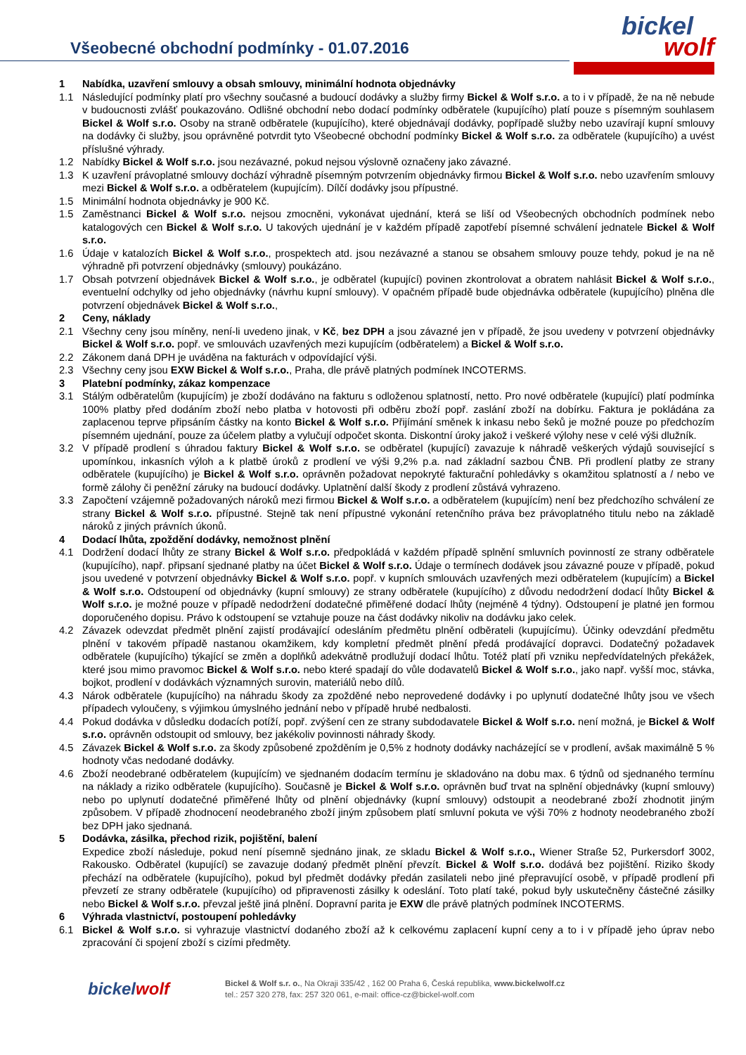Všeobecné obchodní podmínky - 01.07.2016
bickel
wolf
1 Nabídka, uzavření smlouvy a obsah smlouvy, minimální hodnota objednávky
1.1 Následující podmínky platí pro všechny současné a budoucí dodávky a služby firmy Bickel & Wolf s.r.o. a to i v případě, že na ně nebude v budoucnosti zvlášť poukazováno. Odlišné obchodní nebo dodací podmínky odběratele (kupujícího) platí pouze s písemným souhlasem Bickel & Wolf s.r.o. Osoby na straně odběratele (kupujícího), které objednávají dodávky, popřípadě služby nebo uzavírají kupní smlouvy na dodávky či služby, jsou oprávněné potvrdit tyto Všeobecné obchodní podmínky Bickel & Wolf s.r.o. za odběratele (kupujícího) a uvést příslušné výhrady.
1.2 Nabídky Bickel & Wolf s.r.o. jsou nezávazné, pokud nejsou výslovně označeny jako závazné.
1.3 K uzavření právoplatné smlouvy dochází výhradně písemným potvrzením objednávky firmou Bickel & Wolf s.r.o. nebo uzavřením smlouvy mezi Bickel & Wolf s.r.o. a odběratelem (kupujícím). Dílčí dodávky jsou přípustné.
1.5 Minimální hodnota objednávky je 900 Kč.
1.5 Zaměstnanci Bickel & Wolf s.r.o. nejsou zmocněni, vykonávat ujednání, která se liší od Všeobecných obchodních podmínek nebo katalogových cen Bickel & Wolf s.r.o. U takových ujednání je v každém případě zapotřebí písemné schválení jednatele Bickel & Wolf s.r.o.
1.6 Údaje v katalozích Bickel & Wolf s.r.o., prospektech atd. jsou nezávazné a stanou se obsahem smlouvy pouze tehdy, pokud je na ně výhradně při potvrzení objednávky (smlouvy) poukázáno.
1.7 Obsah potvrzení objednávek Bickel & Wolf s.r.o., je odběratel (kupující) povinen zkontrolovat a obratem nahlásit Bickel & Wolf s.r.o., eventuelní odchylky od jeho objednávky (návrhu kupní smlouvy). V opačném případě bude objednávka odběratele (kupujícího) plněna dle potvrzení objednávek Bickel & Wolf s.r.o.,
2 Ceny, náklady
2.1 Všechny ceny jsou míněny, není-li uvedeno jinak, v Kč, bez DPH a jsou závazné jen v případě, že jsou uvedeny v potvrzení objednávky Bickel & Wolf s.r.o. popř. ve smlouvách uzavřených mezi kupujícím (odběratelem) a Bickel & Wolf s.r.o.
2.2 Zákonem daná DPH je uváděna na fakturách v odpovídající výši.
2.3 Všechny ceny jsou EXW Bickel & Wolf s.r.o., Praha, dle právě platných podmínek INCOTERMS.
3 Platební podmínky, zákaz kompenzace
3.1 Stálým odběratelům (kupujícím) je zboží dodáváno na fakturu s odloženou splatností, netto. Pro nové odběratele (kupující) platí podmínka 100% platby před dodáním zboží nebo platba v hotovosti při odběru zboží popř. zaslání zboží na dobírku. Faktura je pokládána za zaplacenou teprve připsáním částky na konto Bickel & Wolf s.r.o. Přijímání směnek k inkasu nebo šeků je možné pouze po předchozím písemném ujednání, pouze za účelem platby a vylučují odpočet skonta. Diskontní úroky jakož i veškeré výlohy nese v celé výši dlužník.
3.2 V případě prodlení s úhradou faktury Bickel & Wolf s.r.o. se odběratel (kupující) zavazuje k náhradě veškerých výdajů související s upomínkou, inkasních výloh a k platbě úroků z prodlení ve výši 9,2% p.a. nad základní sazbou ČNB. Při prodlení platby ze strany odběratele (kupujícího) je Bickel & Wolf s.r.o. oprávněn požadovat nepokryté fakturační pohledávky s okamžitou splatností a / nebo ve formě zálohy či peněžní záruky na budoucí dodávky. Uplatnění další škody z prodlení zůstává vyhrazeno.
3.3 Započtení vzájemně požadovaných nároků mezi firmou Bickel & Wolf s.r.o. a odběratelem (kupujícím) není bez předchozího schválení ze strany Bickel & Wolf s.r.o. přípustné. Stejně tak není přípustné vykonání retenčního práva bez právoplatného titulu nebo na základě nároků z jiných právních úkonů.
4 Dodací lhůta, zpoždění dodávky, nemožnost plnění
4.1 Dodržení dodací lhůty ze strany Bickel & Wolf s.r.o. předpokládá v každém případě splnění smluvních povinností ze strany odběratele (kupujícího), např. připsaní sjednané platby na účet Bickel & Wolf s.r.o. Údaje o termínech dodávek jsou závazné pouze v případě, pokud jsou uvedené v potvrzení objednávky Bickel & Wolf s.r.o. popř. v kupních smlouvách uzavřených mezi odběratelem (kupujícím) a Bickel & Wolf s.r.o. Odstoupení od objednávky (kupní smlouvy) ze strany odběratele (kupujícího) z důvodu nedodržení dodací lhůty Bickel & Wolf s.r.o. je možné pouze v případě nedodržení dodatečné přiměřené dodací lhůty (nejméně 4 týdny). Odstoupení je platné jen formou doporučeného dopisu. Právo k odstoupení se vztahuje pouze na část dodávky nikoliv na dodávku jako celek.
4.2 Závazek odevzdat předmět plnění zajistí prodávající odesláním předmětu plnění odběrateli (kupujícímu). Účinky odevzdání předmětu plnění v takovém případě nastanou okamžikem, kdy kompletní předmět plnění předá prodávající dopravci. Dodatečný požadavek odběratele (kupujícího) týkající se změn a doplňků adekvátně prodlužují dodací lhůtu. Totéž platí při vzniku nepředvídatelných překážek, které jsou mimo pravomoc Bickel & Wolf s.r.o. nebo které spadají do vůle dodavatelů Bickel & Wolf s.r.o., jako např. vyšší moc, stávka, bojkot, prodlení v dodávkách významných surovin, materiálů nebo dílů.
4.3 Nárok odběratele (kupujícího) na náhradu škody za zpožděné nebo neprovedené dodávky i po uplynutí dodatečné lhůty jsou ve všech případech vyloučeny, s výjimkou úmyslného jednání nebo v případě hrubé nedbalosti.
4.4 Pokud dodávka v důsledku dodacích potíží, popř. zvýšení cen ze strany subdodavatele Bickel & Wolf s.r.o. není možná, je Bickel & Wolf s.r.o. oprávněn odstoupit od smlouvy, bez jakékoliv povinnosti náhrady škody.
4.5 Závazek Bickel & Wolf s.r.o. za škody způsobené zpožděním je 0,5% z hodnoty dodávky nacházející se v prodlení, avšak maximálně 5 % hodnoty včas nedodané dodávky.
4.6 Zboží neodebrané odběratelem (kupujícím) ve sjednaném dodacím termínu je skladováno na dobu max. 6 týdnů od sjednaného termínu na náklady a riziko odběratele (kupujícího). Současně je Bickel & Wolf s.r.o. oprávněn buď trvat na splnění objednávky (kupní smlouvy) nebo po uplynutí dodatečné přiměřené lhůty od plnění objednávky (kupní smlouvy) odstoupit a neodebrané zboží zhodnotit jiným způsobem. V případě zhodnocení neodebraného zboží jiným způsobem platí smluvní pokuta ve výši 70% z hodnoty neodebraného zboží bez DPH jako sjednaná.
5 Dodávka, zásilka, přechod rizik, pojištění, balení
Expedice zboží následuje, pokud není písemně sjednáno jinak, ze skladu Bickel & Wolf s.r.o., Wiener Straße 52, Purkersdorf 3002, Rakousko. Odběratel (kupující) se zavazuje dodaný předmět plnění převzít. Bickel & Wolf s.r.o. dodává bez pojištění. Riziko škody přechází na odběratele (kupujícího), pokud byl předmět dodávky předán zasilateli nebo jiné přepravující osobě, v případě prodlení při převzetí ze strany odběratele (kupujícího) od připravenosti zásilky k odeslání. Toto platí také, pokud byly uskutečněny částečné zásilky nebo Bickel & Wolf s.r.o. převzal ještě jiná plnění. Dopravní parita je EXW dle právě platných podmínek INCOTERMS.
6 Výhrada vlastnictví, postoupení pohledávky
6.1 Bickel & Wolf s.r.o. si vyhrazuje vlastnictví dodaného zboží až k celkovému zaplacení kupní ceny a to i v případě jeho úprav nebo zpracování či spojení zboží s cizími předměty.
bickel wolf
Bickel & Wolf s.r. o., Na Okraji 335/42 , 162 00 Praha 6, Česká republika, www.bickelwolf.cz
tel.: 257 320 278, fax: 257 320 061, e-mail: office-cz@bickel-wolf.com